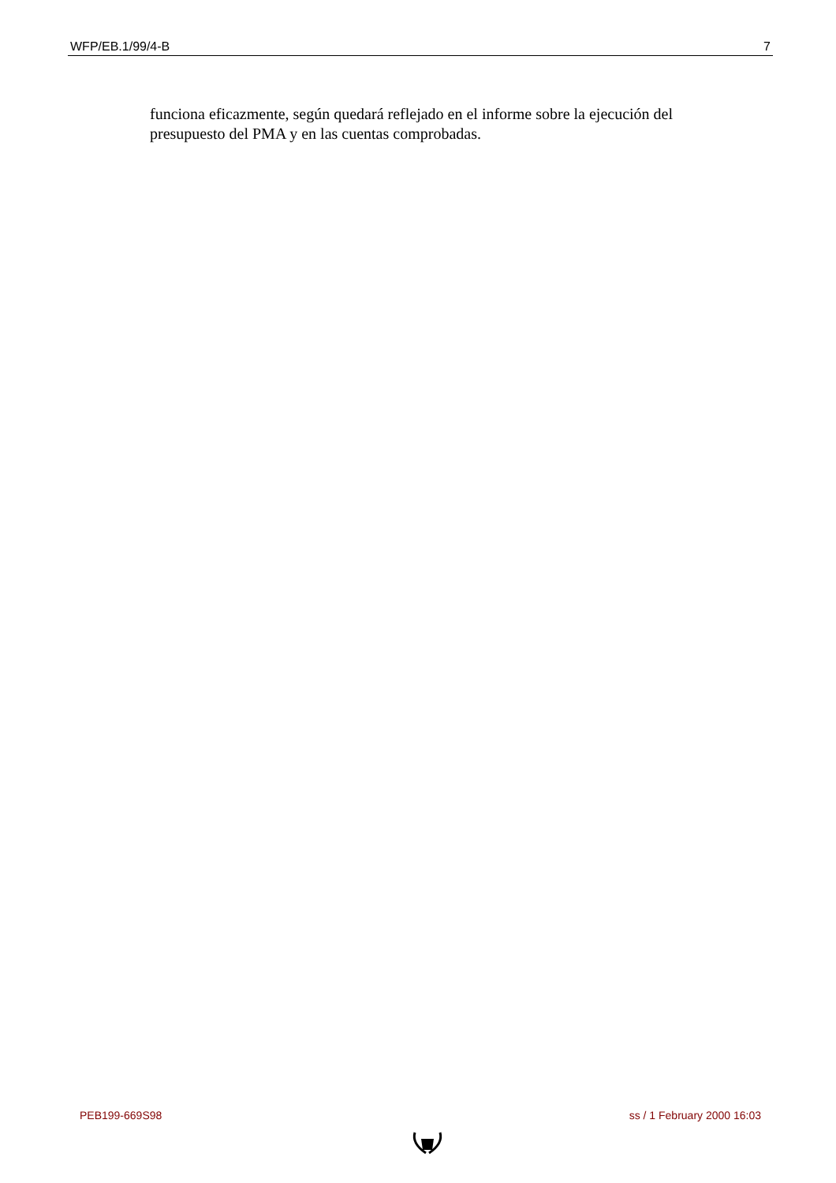WFP/EB.1/99/4-B 7
funciona eficazmente, según quedará reflejado en el informe sobre la ejecución del presupuesto del PMA y en las cuentas comprobadas.
PEB199-669S98 ss / 1 February 2000 16:03